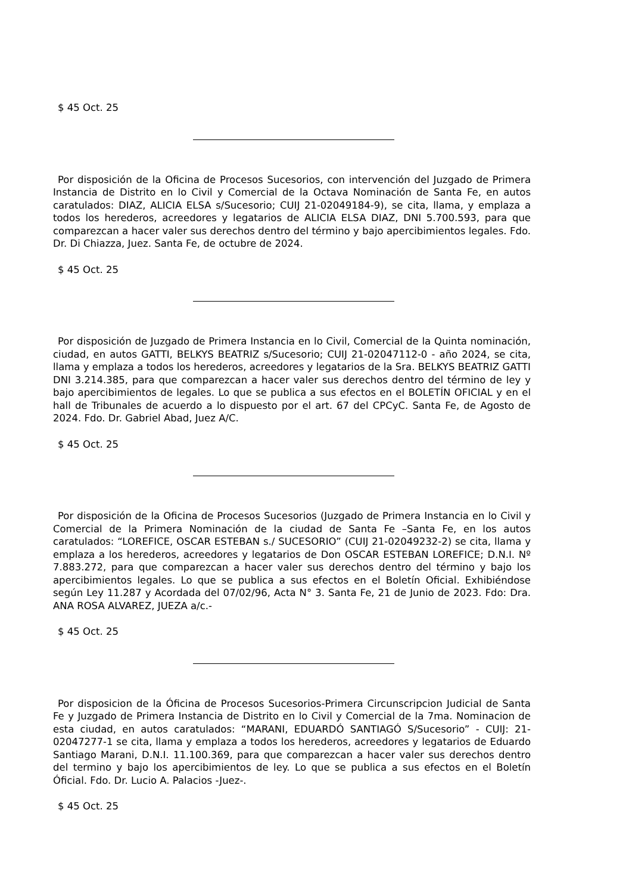$ 45 Oct. 25
Por disposición de la Oficina de Procesos Sucesorios, con intervención del Juzgado de Primera Instancia de Distrito en lo Civil y Comercial de la Octava Nominación de Santa Fe, en autos caratulados: DIAZ, ALICIA ELSA s/Sucesorio; CUIJ 21-02049184-9), se cita, llama, y emplaza a todos los herederos, acreedores y legatarios de ALICIA ELSA DIAZ, DNI 5.700.593, para que comparezcan a hacer valer sus derechos dentro del término y bajo apercibimientos legales. Fdo. Dr. Di Chiazza, Juez. Santa Fe, de octubre de 2024.
$ 45 Oct. 25
Por disposición de Juzgado de Primera Instancia en lo Civil, Comercial de la Quinta nominación, ciudad, en autos GATTI, BELKYS BEATRIZ s/Sucesorio; CUIJ 21-02047112-0 - año 2024, se cita, llama y emplaza a todos los herederos, acreedores y legatarios de la Sra. BELKYS BEATRIZ GATTI DNI 3.214.385, para que comparezcan a hacer valer sus derechos dentro del término de ley y bajo apercibimientos de legales. Lo que se publica a sus efectos en el BOLETÍN OFICIAL y en el hall de Tribunales de acuerdo a lo dispuesto por el art. 67 del CPCyC. Santa Fe, de Agosto de 2024. Fdo. Dr. Gabriel Abad, Juez A/C.
$ 45 Oct. 25
Por disposición de la Oficina de Procesos Sucesorios (Juzgado de Primera Instancia en lo Civil y Comercial de la Primera Nominación de la ciudad de Santa Fe –Santa Fe, en los autos caratulados: “LOREFICE, OSCAR ESTEBAN s./ SUCESORIO” (CUIJ 21-02049232-2) se cita, llama y emplaza a los herederos, acreedores y legatarios de Don OSCAR ESTEBAN LOREFICE; D.N.I. Nº 7.883.272, para que comparezcan a hacer valer sus derechos dentro del término y bajo los apercibimientos legales. Lo que se publica a sus efectos en el Boletín Oficial. Exhibiéndose según Ley 11.287 y Acordada del 07/02/96, Acta N° 3. Santa Fe, 21 de Junio de 2023. Fdo: Dra. ANA ROSA ALVAREZ, JUEZA a/c.-
$ 45 Oct. 25
Por disposicion de la Óficina de Procesos Sucesorios-Primera Circunscripcion Judicial de Santa Fe y Juzgado de Primera Instancia de Distrito en lo Civil y Comercial de la 7ma. Nominacion de esta ciudad, en autos caratulados: “MARANI, EDUARDÓ SANTIAGÓ S/Sucesorio” - CUIJ: 21-02047277-1 se cita, llama y emplaza a todos los herederos, acreedores y legatarios de Eduardo Santiago Marani, D.N.I. 11.100.369, para que comparezcan a hacer valer sus derechos dentro del termino y bajo los apercibimientos de ley. Lo que se publica a sus efectos en el Boletín Óficial. Fdo. Dr. Lucio A. Palacios -Juez-.
$ 45 Oct. 25